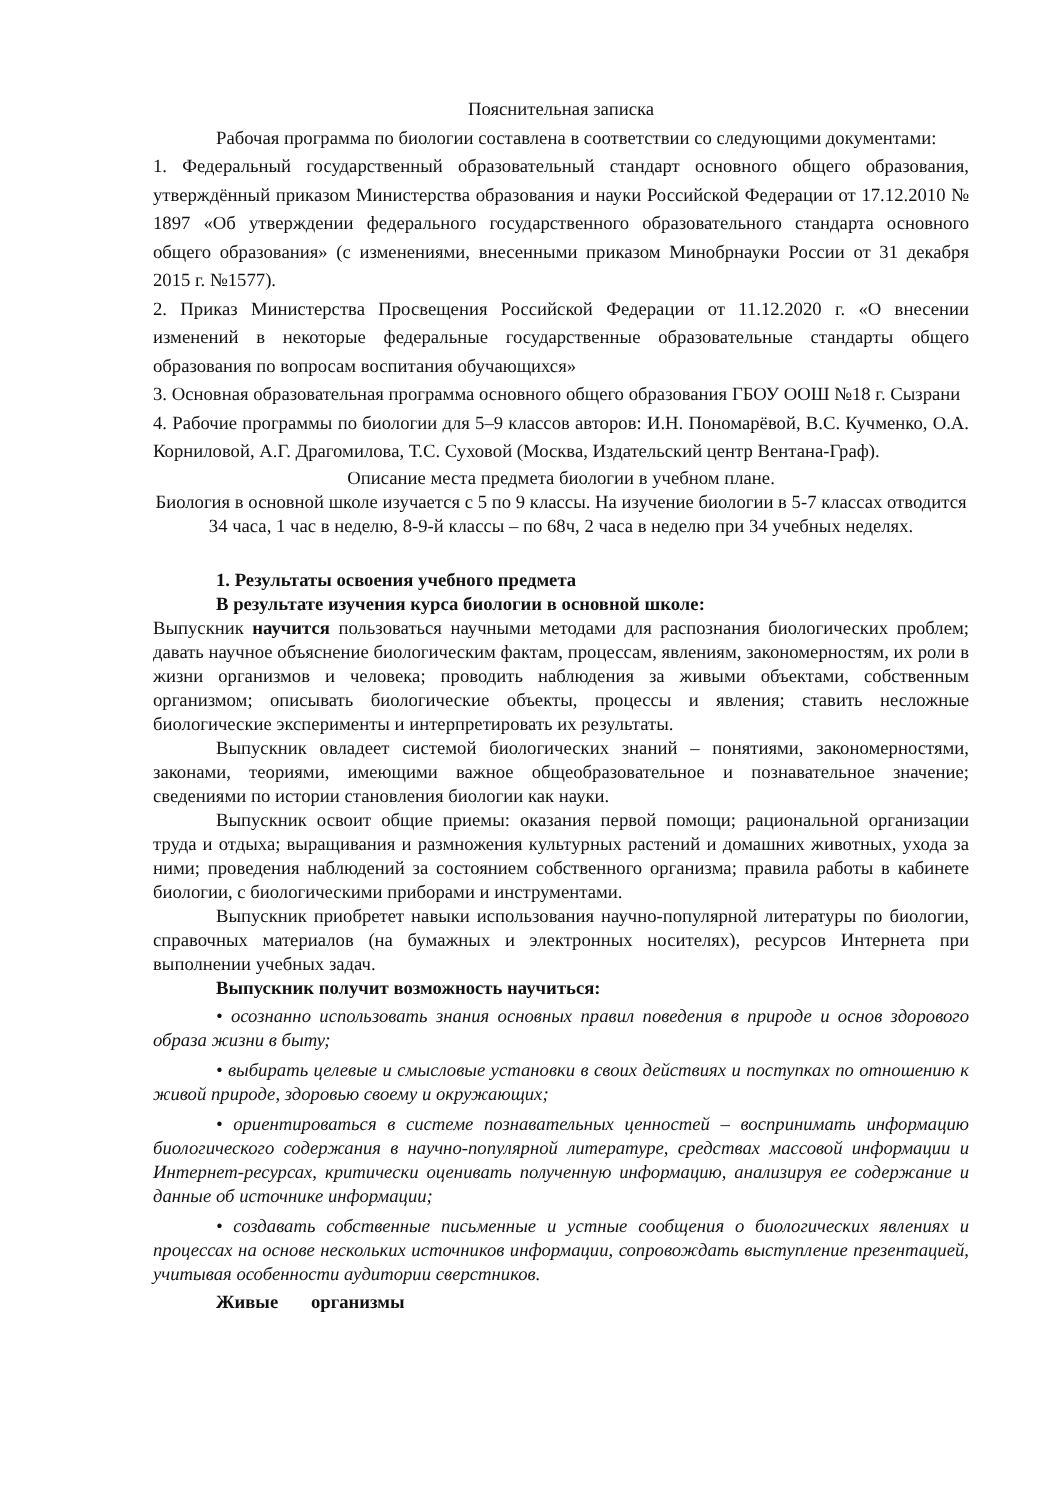Пояснительная записка
Рабочая программа по биологии составлена в соответствии со следующими документами:
1. Федеральный государственный образовательный стандарт основного общего образования, утверждённый приказом Министерства образования и науки Российской Федерации от 17.12.2010 № 1897 «Об утверждении федерального государственного образовательного стандарта основного общего образования» (с изменениями, внесенными приказом Минобрнауки России от 31 декабря 2015 г. №1577).
2. Приказ Министерства Просвещения Российской Федерации от 11.12.2020 г. «О внесении изменений в некоторые федеральные государственные образовательные стандарты общего образования по вопросам воспитания обучающихся»
3. Основная образовательная программа основного общего образования ГБОУ ООШ №18 г. Сызрани
4. Рабочие программы по биологии для 5–9 классов авторов: И.Н. Пономарёвой, В.С. Кучменко, О.А. Корниловой, А.Г. Драгомилова, Т.С. Суховой (Москва, Издательский центр Вентана-Граф).
Описание места предмета биологии в учебном плане.
Биология в основной школе изучается с 5 по 9 классы. На изучение биологии в 5-7 классах отводится 34 часа, 1 час в неделю, 8-9-й классы – по 68ч, 2 часа в неделю при 34 учебных неделях.
1. Результаты освоения учебного предмета
В результате изучения курса биологии в основной школе:
Выпускник научится пользоваться научными методами для распознания биологических проблем; давать научное объяснение биологическим фактам, процессам, явлениям, закономерностям, их роли в жизни организмов и человека; проводить наблюдения за живыми объектами, собственным организмом; описывать биологические объекты, процессы и явления; ставить несложные биологические эксперименты и интерпретировать их результаты.
Выпускник овладеет системой биологических знаний – понятиями, закономерностями, законами, теориями, имеющими важное общеобразовательное и познавательное значение; сведениями по истории становления биологии как науки.
Выпускник освоит общие приемы: оказания первой помощи; рациональной организации труда и отдыха; выращивания и размножения культурных растений и домашних животных, ухода за ними; проведения наблюдений за состоянием собственного организма; правила работы в кабинете биологии, с биологическими приборами и инструментами.
Выпускник приобретет навыки использования научно-популярной литературы по биологии, справочных материалов (на бумажных и электронных носителях), ресурсов Интернета при выполнении учебных задач.
Выпускник получит возможность научиться:
• осознанно использовать знания основных правил поведения в природе и основ здорового образа жизни в быту;
• выбирать целевые и смысловые установки в своих действиях и поступках по отношению к живой природе, здоровью своему и окружающих;
• ориентироваться в системе познавательных ценностей – воспринимать информацию биологического содержания в научно-популярной литературе, средствах массовой информации и Интернет-ресурсах, критически оценивать полученную информацию, анализируя ее содержание и данные об источнике информации;
• создавать собственные письменные и устные сообщения о биологических явлениях и процессах на основе нескольких источников информации, сопровождать выступление презентацией, учитывая особенности аудитории сверстников.
Живые организмы